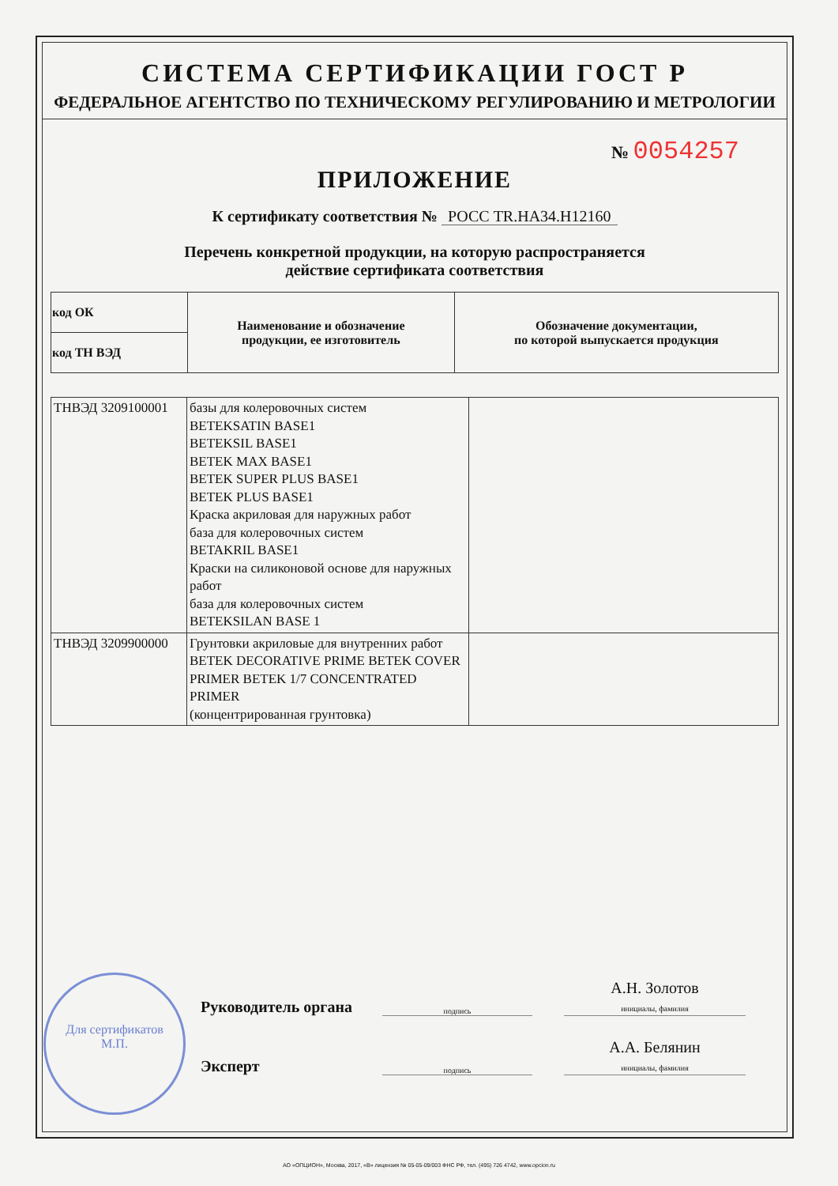СИСТЕМА СЕРТИФИКАЦИИ ГОСТ Р
ФЕДЕРАЛЬНОЕ АГЕНТСТВО ПО ТЕХНИЧЕСКОМУ РЕГУЛИРОВАНИЮ И МЕТРОЛОГИИ
№ 0054257
ПРИЛОЖЕНИЕ
К сертификату соответствия № РОСС TR.HA34.H12160
Перечень конкретной продукции, на которую распространяется
действие сертификата соответствия
| код ОК | Наименование и обозначение продукции, ее изготовитель | Обозначение документации, по которой выпускается продукция |
| --- | --- | --- |
| код ТН ВЭД | | |
| ТНВЭД 3209100001 | базы для колеровочных систем BETEKSATIN BASE1 BETEKSIL BASE1 BETEK MAX BASE1 BETEK SUPER PLUS BASE1 BETEK PLUS BASE1 Краска акриловая для наружных работ база для колеровочных систем BETAKRIL BASE1 Краски на силиконовой основе для наружных работ база для колеровочных систем BETEKSILAN BASE 1 | |
| ТНВЭД 3209900000 | Грунтовки акриловые для внутренних работ BETEK DECORATIVE PRIME BETEK COVER PRIMER BETEK 1/7 CONCENTRATED PRIMER (концентрированная грунтовка) | |
Руководитель органа подпись А.Н. Золотов
инициалы, фамилия
Эксперт подпись А.А. Белянин
инициалы, фамилия
Для сертификатов
М.П.
АО «ОПЦИОН», Москва, 2017, «В» лицензия № 05-05-09/003 ФНС РФ, тел. (495) 726 4742, www.opcion.ru